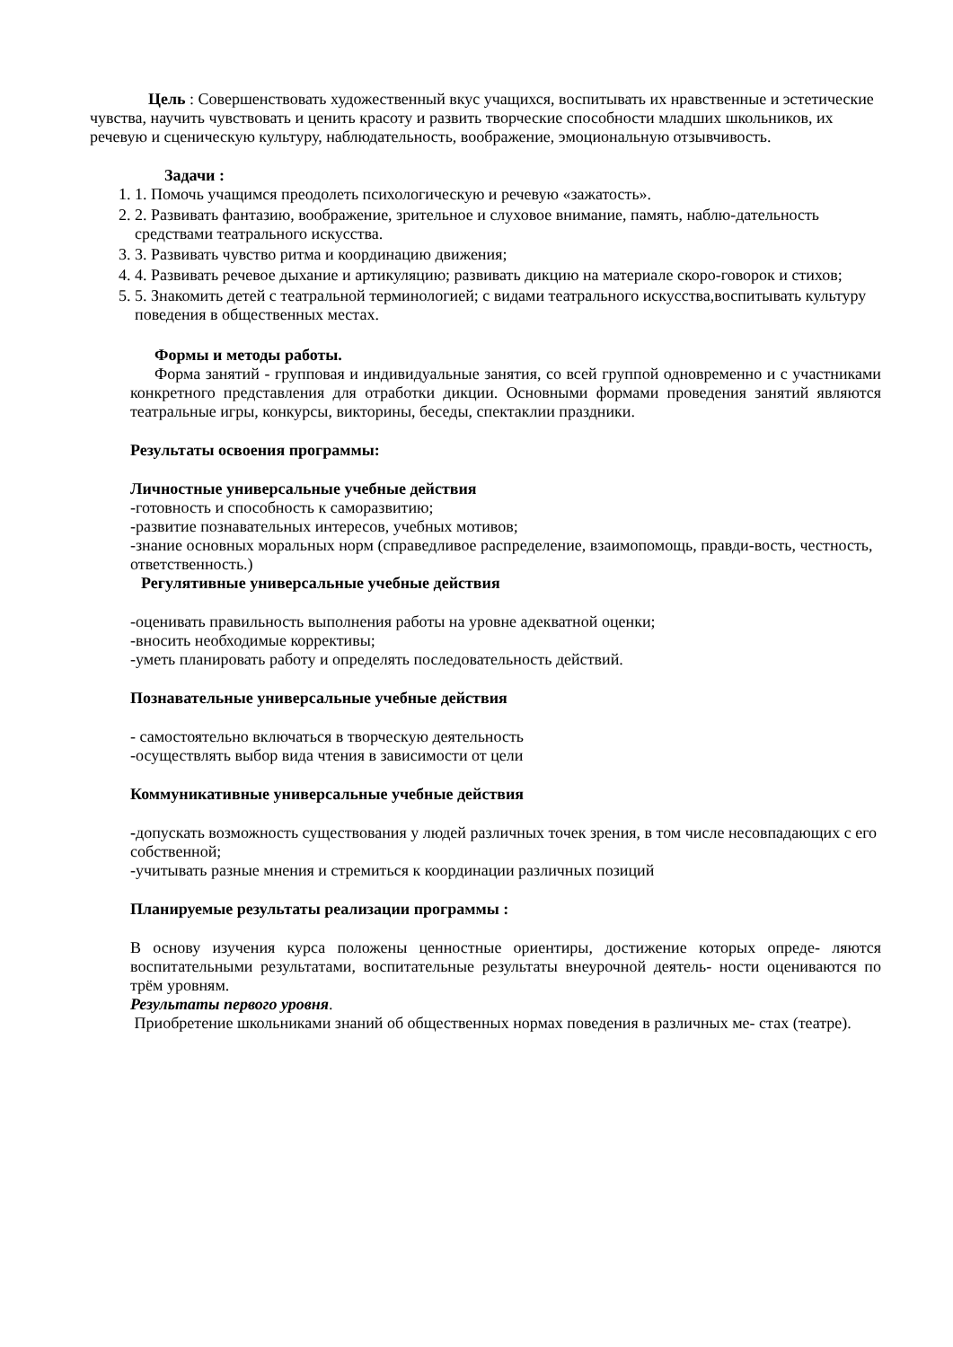Цель : Совершенствовать художественный вкус учащихся, воспитывать их нравственные и эстетические чувства, научить чувствовать и ценить красоту и развить творческие способности младших школьников, их речевую и сценическую культуру, наблюдательность, воображение, эмоциональную отзывчивость.
Задачи :
1. 1. Помочь учащимся преодолеть психологическую и речевую «зажатость».
2. 2. Развивать фантазию, воображение, зрительное и слуховое внимание, память, наблю-дательность средствами театрального искусства.
3. 3. Развивать чувство ритма и координацию движения;
4. 4. Развивать речевое дыхание и артикуляцию; развивать дикцию на материале скоро-говорок и стихов;
5. 5. Знакомить детей с театральной терминологией; с видами театрального искусства,воспитывать культуру поведения в общественных местах.
Формы и методы работы.
Форма занятий - групповая и индивидуальные занятия, со всей группой одновременно и с участниками конкретного представления для отработки дикции. Основными формами проведения занятий являются театральные игры, конкурсы, викторины, беседы, спектаклии праздники.
Результаты освоения программы:
Личностные универсальные учебные действия
-готовность и способность к саморазвитию;
-развитие познавательных интересов, учебных мотивов;
-знание основных моральных норм (справедливое распределение, взаимопомощь, правди-вость, честность, ответственность.)
Регулятивные универсальные учебные действия
-оценивать правильность выполнения работы на уровне адекватной оценки;
-вносить необходимые коррективы;
-уметь планировать работу и определять последовательность действий.
Познавательные универсальные учебные действия
- самостоятельно включаться в творческую деятельность
-осуществлять выбор вида чтения в зависимости от цели
Коммуникативные универсальные учебные действия
-допускать возможность существования у людей различных точек зрения, в том числе несовпадающих с его собственной;
-учитывать разные мнения и стремиться к координации различных позиций
Планируемые результаты реализации программы :
В основу изучения курса положены ценностные ориентиры, достижение которых опреде- ляются воспитательными результатами, воспитательные результаты внеурочной деятель- ности оцениваются по трём уровням.
Результаты первого уровня.
Приобретение школьниками знаний об общественных нормах поведения в различных ме- стах (театре).